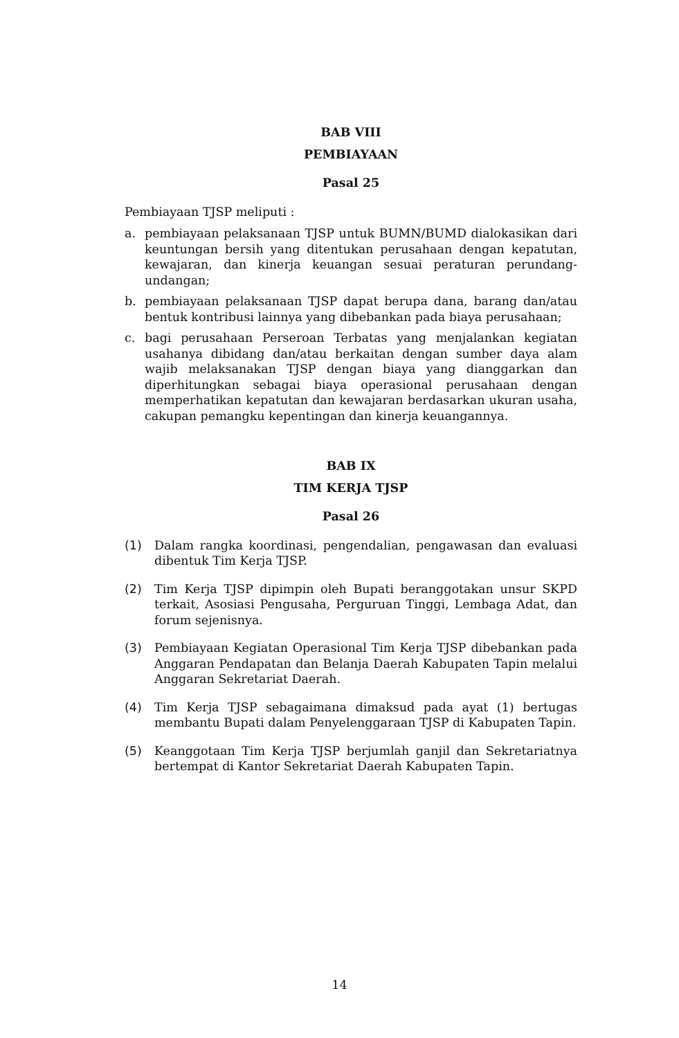BAB VIII
PEMBIAYAAN
Pasal 25
Pembiayaan TJSP meliputi :
a. pembiayaan pelaksanaan TJSP untuk BUMN/BUMD dialokasikan dari keuntungan bersih yang ditentukan perusahaan dengan kepatutan, kewajaran, dan kinerja keuangan sesuai peraturan perundang-undangan;
b. pembiayaan pelaksanaan TJSP dapat berupa dana, barang dan/atau bentuk kontribusi lainnya yang dibebankan pada biaya perusahaan;
c. bagi perusahaan Perseroan Terbatas yang menjalankan kegiatan usahanya dibidang dan/atau berkaitan dengan sumber daya alam wajib melaksanakan TJSP dengan biaya yang dianggarkan dan diperhitungkan sebagai biaya operasional perusahaan dengan memperhatikan kepatutan dan kewajaran berdasarkan ukuran usaha, cakupan pemangku kepentingan dan kinerja keuangannya.
BAB IX
TIM KERJA TJSP
Pasal 26
(1) Dalam rangka koordinasi, pengendalian, pengawasan dan evaluasi dibentuk Tim Kerja TJSP.
(2) Tim Kerja TJSP dipimpin oleh Bupati beranggotakan unsur SKPD terkait, Asosiasi Pengusaha, Perguruan Tinggi, Lembaga Adat, dan forum sejenisnya.
(3) Pembiayaan Kegiatan Operasional Tim Kerja TJSP dibebankan pada Anggaran Pendapatan dan Belanja Daerah Kabupaten Tapin melalui Anggaran Sekretariat Daerah.
(4) Tim Kerja TJSP sebagaimana dimaksud pada ayat (1) bertugas membantu Bupati dalam Penyelenggaraan TJSP di Kabupaten Tapin.
(5) Keanggotaan Tim Kerja TJSP berjumlah ganjil dan Sekretariatnya bertempat di Kantor Sekretariat Daerah Kabupaten Tapin.
14